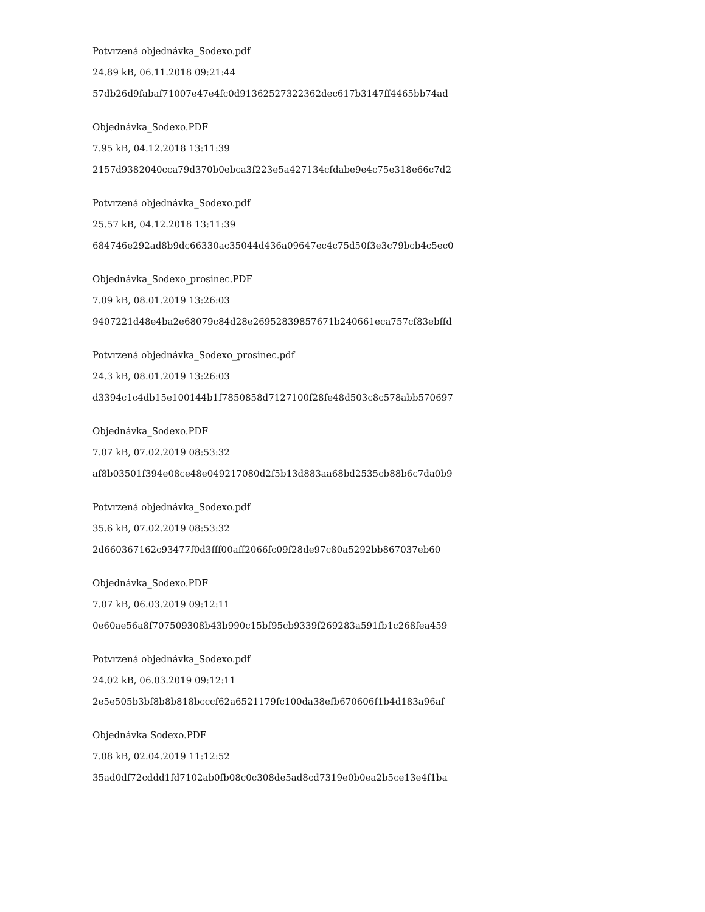Potvrzená objednávka_Sodexo.pdf
24.89 kB, 06.11.2018 09:21:44
57db26d9fabaf71007e47e4fc0d91362527322362dec617b3147ff4465bb74ad
Objednávka_Sodexo.PDF
7.95 kB, 04.12.2018 13:11:39
2157d9382040cca79d370b0ebca3f223e5a427134cfdabe9e4c75e318e66c7d2
Potvrzená objednávka_Sodexo.pdf
25.57 kB, 04.12.2018 13:11:39
684746e292ad8b9dc66330ac35044d436a09647ec4c75d50f3e3c79bcb4c5ec0
Objednávka_Sodexo_prosinec.PDF
7.09 kB, 08.01.2019 13:26:03
9407221d48e4ba2e68079c84d28e26952839857671b240661eca757cf83ebffd
Potvrzená objednávka_Sodexo_prosinec.pdf
24.3 kB, 08.01.2019 13:26:03
d3394c1c4db15e100144b1f7850858d7127100f28fe48d503c8c578abb570697
Objednávka_Sodexo.PDF
7.07 kB, 07.02.2019 08:53:32
af8b03501f394e08ce48e049217080d2f5b13d883aa68bd2535cb88b6c7da0b9
Potvrzená objednávka_Sodexo.pdf
35.6 kB, 07.02.2019 08:53:32
2d660367162c93477f0d3fff00aff2066fc09f28de97c80a5292bb867037eb60
Objednávka_Sodexo.PDF
7.07 kB, 06.03.2019 09:12:11
0e60ae56a8f707509308b43b990c15bf95cb9339f269283a591fb1c268fea459
Potvrzená objednávka_Sodexo.pdf
24.02 kB, 06.03.2019 09:12:11
2e5e505b3bf8b8b818bcccf62a6521179fc100da38efb670606f1b4d183a96af
Objednávka Sodexo.PDF
7.08 kB, 02.04.2019 11:12:52
35ad0df72cddd1fd7102ab0fb08c0c308de5ad8cd7319e0b0ea2b5ce13e4f1ba